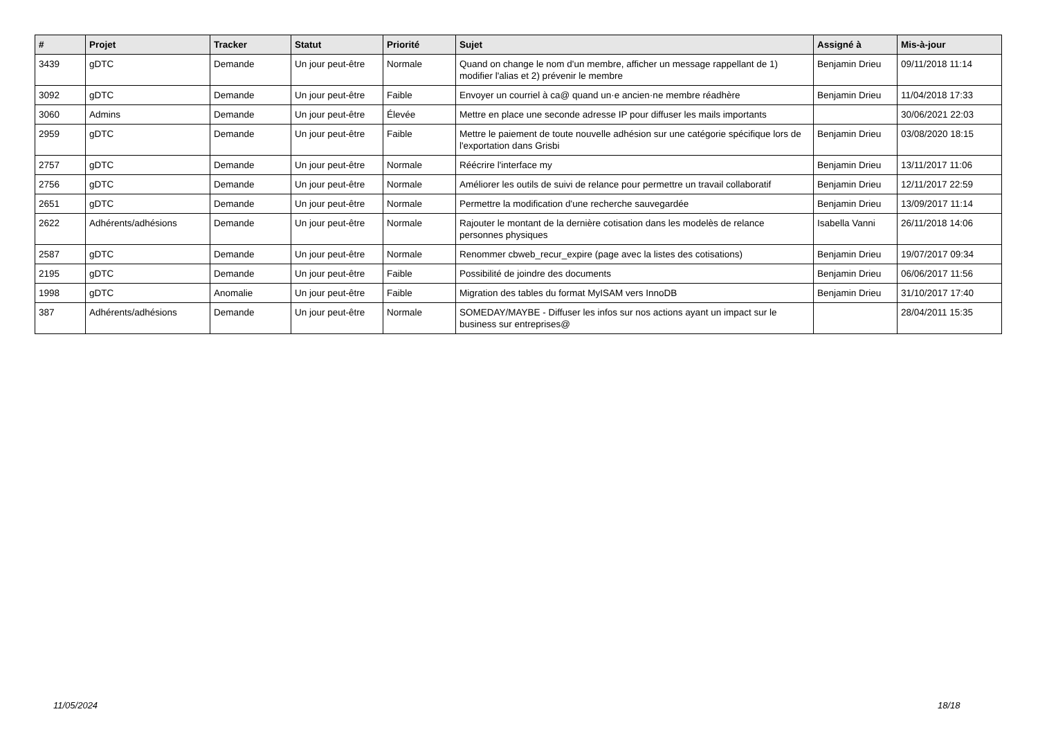| # | Projet | Tracker | Statut | Priorité | Sujet | Assigné à | Mis-à-jour |
| --- | --- | --- | --- | --- | --- | --- | --- |
| 3439 | gDTC | Demande | Un jour peut-être | Normale | Quand on change le nom d'un membre, afficher un message rappellant de 1) modifier l'alias et 2) prévenir le membre | Benjamin Drieu | 09/11/2018 11:14 |
| 3092 | gDTC | Demande | Un jour peut-être | Faible | Envoyer un courriel à ca@ quand un·e ancien·ne membre réadhère | Benjamin Drieu | 11/04/2018 17:33 |
| 3060 | Admins | Demande | Un jour peut-être | Élevée | Mettre en place une seconde adresse IP pour diffuser les mails importants | | 30/06/2021 22:03 |
| 2959 | gDTC | Demande | Un jour peut-être | Faible | Mettre le paiement de toute nouvelle adhésion sur une catégorie spécifique lors de l'exportation dans Grisbi | Benjamin Drieu | 03/08/2020 18:15 |
| 2757 | gDTC | Demande | Un jour peut-être | Normale | Réécrire l'interface my | Benjamin Drieu | 13/11/2017 11:06 |
| 2756 | gDTC | Demande | Un jour peut-être | Normale | Améliorer les outils de suivi de relance pour permettre un travail collaboratif | Benjamin Drieu | 12/11/2017 22:59 |
| 2651 | gDTC | Demande | Un jour peut-être | Normale | Permettre la modification d'une recherche sauvegardée | Benjamin Drieu | 13/09/2017 11:14 |
| 2622 | Adhérents/adhésions | Demande | Un jour peut-être | Normale | Rajouter le montant de la dernière cotisation dans les modelès de relance personnes physiques | Isabella Vanni | 26/11/2018 14:06 |
| 2587 | gDTC | Demande | Un jour peut-être | Normale | Renommer cbweb_recur_expire (page avec la listes des cotisations) | Benjamin Drieu | 19/07/2017 09:34 |
| 2195 | gDTC | Demande | Un jour peut-être | Faible | Possibilité de joindre des documents | Benjamin Drieu | 06/06/2017 11:56 |
| 1998 | gDTC | Anomalie | Un jour peut-être | Faible | Migration des tables du format MyISAM vers InnoDB | Benjamin Drieu | 31/10/2017 17:40 |
| 387 | Adhérents/adhésions | Demande | Un jour peut-être | Normale | SOMEDAY/MAYBE - Diffuser les infos sur nos actions ayant un impact sur le business sur entreprises@ | | 28/04/2011 15:35 |
11/05/2024 18/18